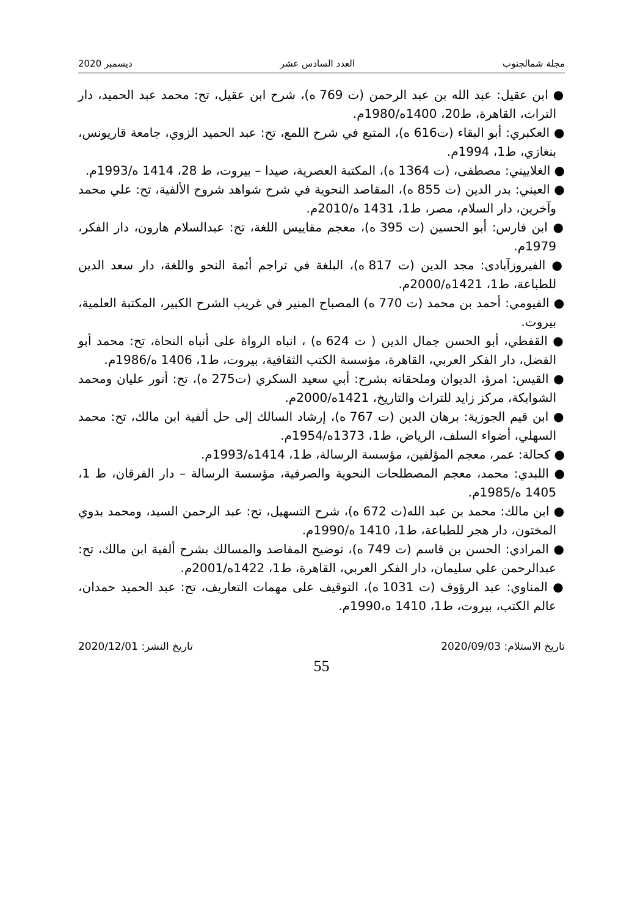مجلة شمالجنوب العدد السادس عشر ديسمبر 2020
● ابن عقيل: عبد الله بن عبد الرحمن (ت 769 ه)، شرح ابن عقيل، تح: محمد عبد الحميد، دار التراث، القاهرة، ط20، 1400ه/1980م.
● العكبري: أبو البقاء (ت616 ه)، المتبع في شرح اللمع، تح: عبد الحميد الزوي، جامعة قاريونس، بنغازي، ط1، 1994م.
● الغلاييني: مصطفى، (ت 1364 ه)، المكتبة العصرية، صيدا – بيروت، ط 28، 1414 ه/1993م.
● العيني: بدر الدين (ت 855 ه)، المقاصد النحوية في شرح شواهد شروح الألفية، تح: علي محمد وآخرين، دار السلام، مصر، ط1، 1431 ه/2010م.
● ابن فارس: أبو الحسين (ت 395 ه)، معجم مقاييس اللغة، تح: عبدالسلام هارون، دار الفكر، 1979م.
● الفيروزآبادى: مجد الدين (ت 817 ه)، البلغة في تراجم أئمة النحو واللغة، دار سعد الدين للطباعة، ط1، 1421ه/2000م.
● الفيومي: أحمد بن محمد (ت 770 ه) المصباح المنير في غريب الشرح الكبير، المكتبة العلمية، بيروت.
● القفطي، أبو الحسن جمال الدين ( ت 624 ه) ، انباه الرواة على أنباه النحاة، تح: محمد أبو الفضل، دار الفكر العربي، القاهرة، مؤسسة الكتب الثقافية، بيروت، ط1، 1406 ه/1986م.
● القيس: امرؤ، الديوان وملحقاته بشرح: أبي سعيد السكري (ت275 ه)، تح: أنور عليان ومحمد الشوابكة، مركز زايد للتراث والتاريخ، 1421ه/2000م.
● ابن قيم الجوزية: برهان الدين (ت 767 ه)، إرشاد السالك إلى حل ألفية ابن مالك، تح: محمد السهلي، أضواء السلف، الرياض، ط1، 1373ه/1954م.
● كحالة: عمر، معجم المؤلفين، مؤسسة الرسالة، ط1، 1414ه/1993م.
● اللبدي: محمد، معجم المصطلحات النحوية والصرفية، مؤسسة الرسالة – دار الفرقان، ط 1، 1405 ه/1985م.
● ابن مالك: محمد بن عبد الله(ت 672 ه)، شرح التسهيل، تح: عبد الرحمن السيد، ومحمد بدوي المختون، دار هجر للطباعة، ط1، 1410 ه/1990م.
● المرادي: الحسن بن قاسم (ت 749 ه)، توضيح المقاصد والمسالك بشرح ألفية ابن مالك، تح: عبدالرحمن علي سليمان، دار الفكر العربي، القاهرة، ط1، 1422ه/2001م.
● المناوي: عبد الرؤوف (ت 1031 ه)، التوقيف على مهمات التعاريف، تح: عبد الحميد حمدان، عالم الكتب، بيروت، ط1، 1410 ه،1990م.
تاريخ الاستلام: 2020/09/03 تاريخ النشر: 2020/12/01
55